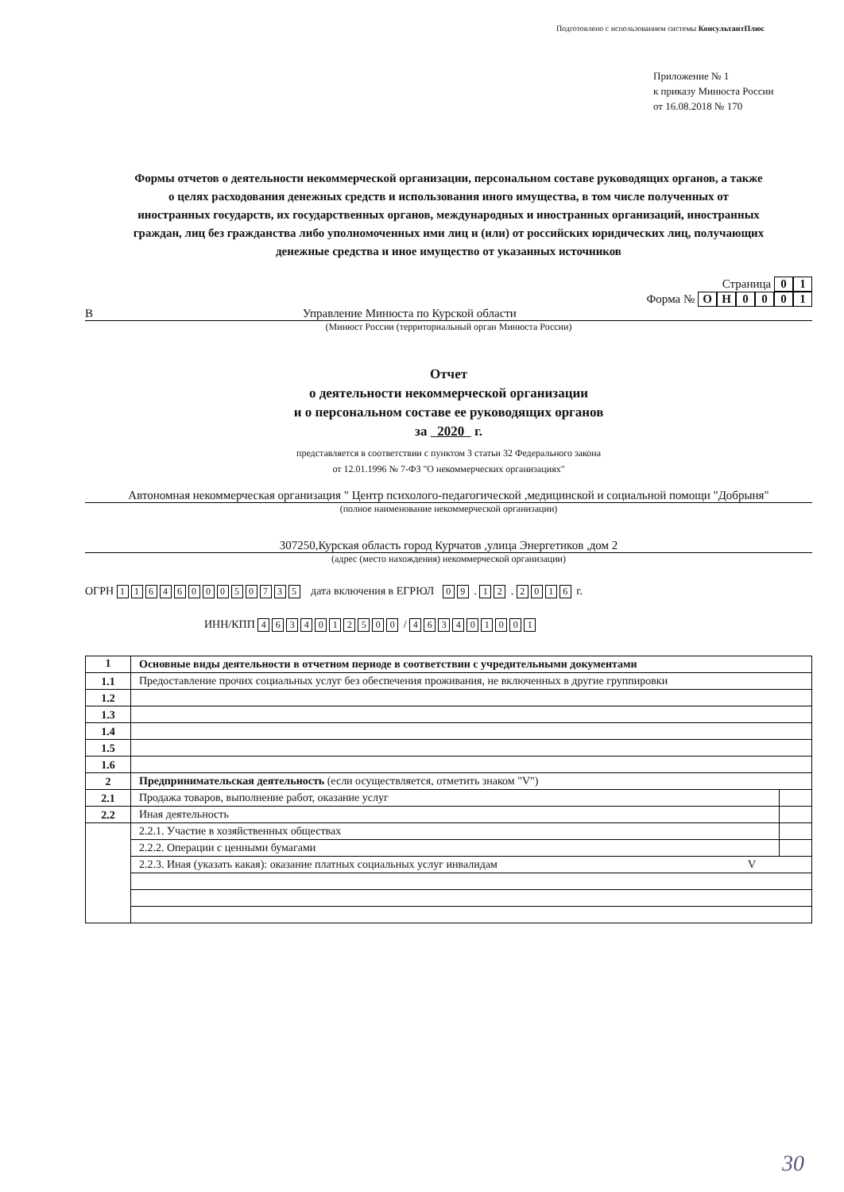Подготовлено с использованием системы КонсультантПлюс
Приложение № 1
к приказу Минюста России
от 16.08.2018 № 170
Формы отчетов о деятельности некоммерческой организации, персональном составе руководящих органов, а также о целях расходования денежных средств и использования иного имущества, в том числе полученных от иностранных государств, их государственных органов, международных и иностранных организаций, иностранных граждан, лиц без гражданства либо уполномоченных ими лиц и (или) от российских юридических лиц, получающих денежные средства и иное имущество от указанных источников
Страница 01
Форма № ОН 0001
В Управление Минюста по Курской области
(Минюст России (территориальный орган Минюста России)
Отчет
о деятельности некоммерческой организации
и о персональном составе ее руководящих органов
за 2020 г.
представляется в соответствии с пунктом 3 статьи 32 Федерального закона
от 12.01.1996 № 7-ФЗ "О некоммерческих организациях"
Автономная некоммерческая организация " Центр психолого-педагогической ,медицинской и социальной помощи "Добрыня"
(полное наименование некоммерческой организации)
307250,Курская область город Курчатов ,улица Энергетиков ,дом 2
(адрес (место нахождения) некоммерческой организации)
ОГРН 1164600050735 дата включения в ЕГРЮЛ 0 9 . 1 2 . 2016 г.
ИНН/КПП 4634012500 / 463401001
| 1 | Основные виды деятельности в отчетном периоде в соответствии с учредительными документами | |
| 1.1 | Предоставление прочих социальных услуг без обеспечения проживания, не включенных в другие группировки | |
| 1.2 | | |
| 1.3 | | |
| 1.4 | | |
| 1.5 | | |
| 1.6 | | |
| 2 | Предпринимательская деятельность (если осуществляется, отметить знаком "V") | |
| 2.1 | Продажа товаров, выполнение работ, оказание услуг | |
| 2.2 | Иная деятельность | |
| | 2.2.1. Участие в хозяйственных обществах | |
| | 2.2.2. Операции с ценными бумагами | |
| | 2.2.3. Иная (указать какая): оказание платных социальных услуг инвалидам V | |
30